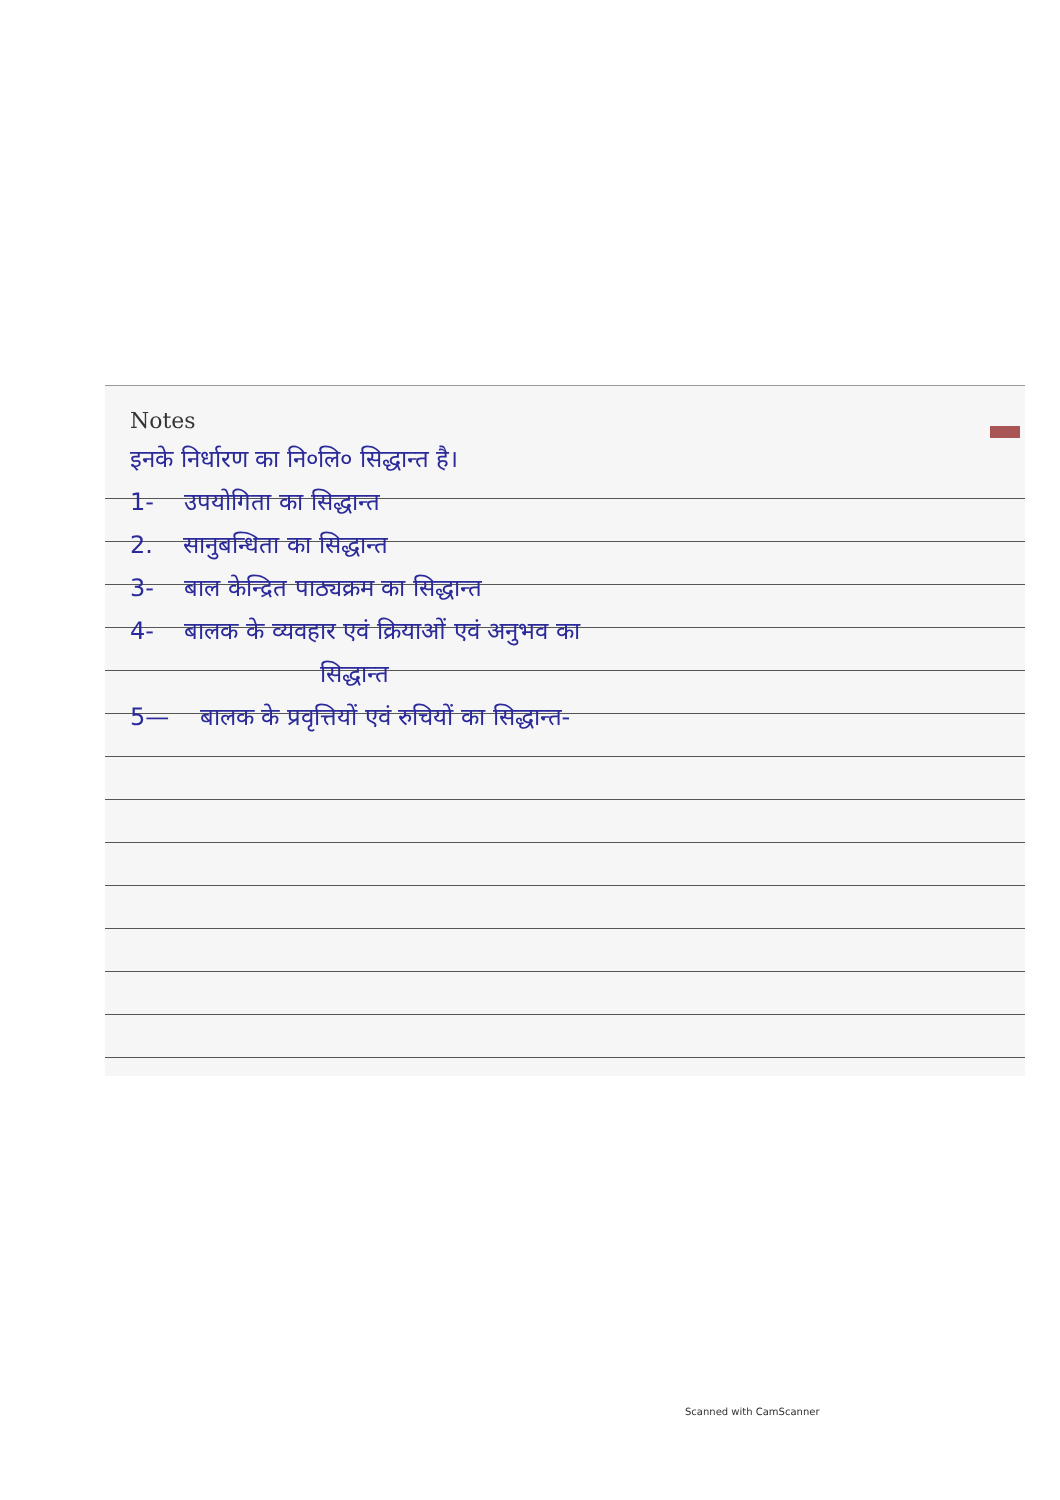Notes
इनके निर्धारण का नि०लि० सिद्धान्त है।
1- उपयोगिता का सिद्धान्त
2. सानुबन्धिता का सिद्धान्त
3- बाल केन्द्रित पाठ्यक्रम का सिद्धान्त
4- बालक के व्यवहार एवं क्रियाओं एवं अनुभव का
सिद्धान्त
5— बालक के प्रवृत्तियों एवं रुचियों का सिद्धान्त-
Scanned with CamScanner